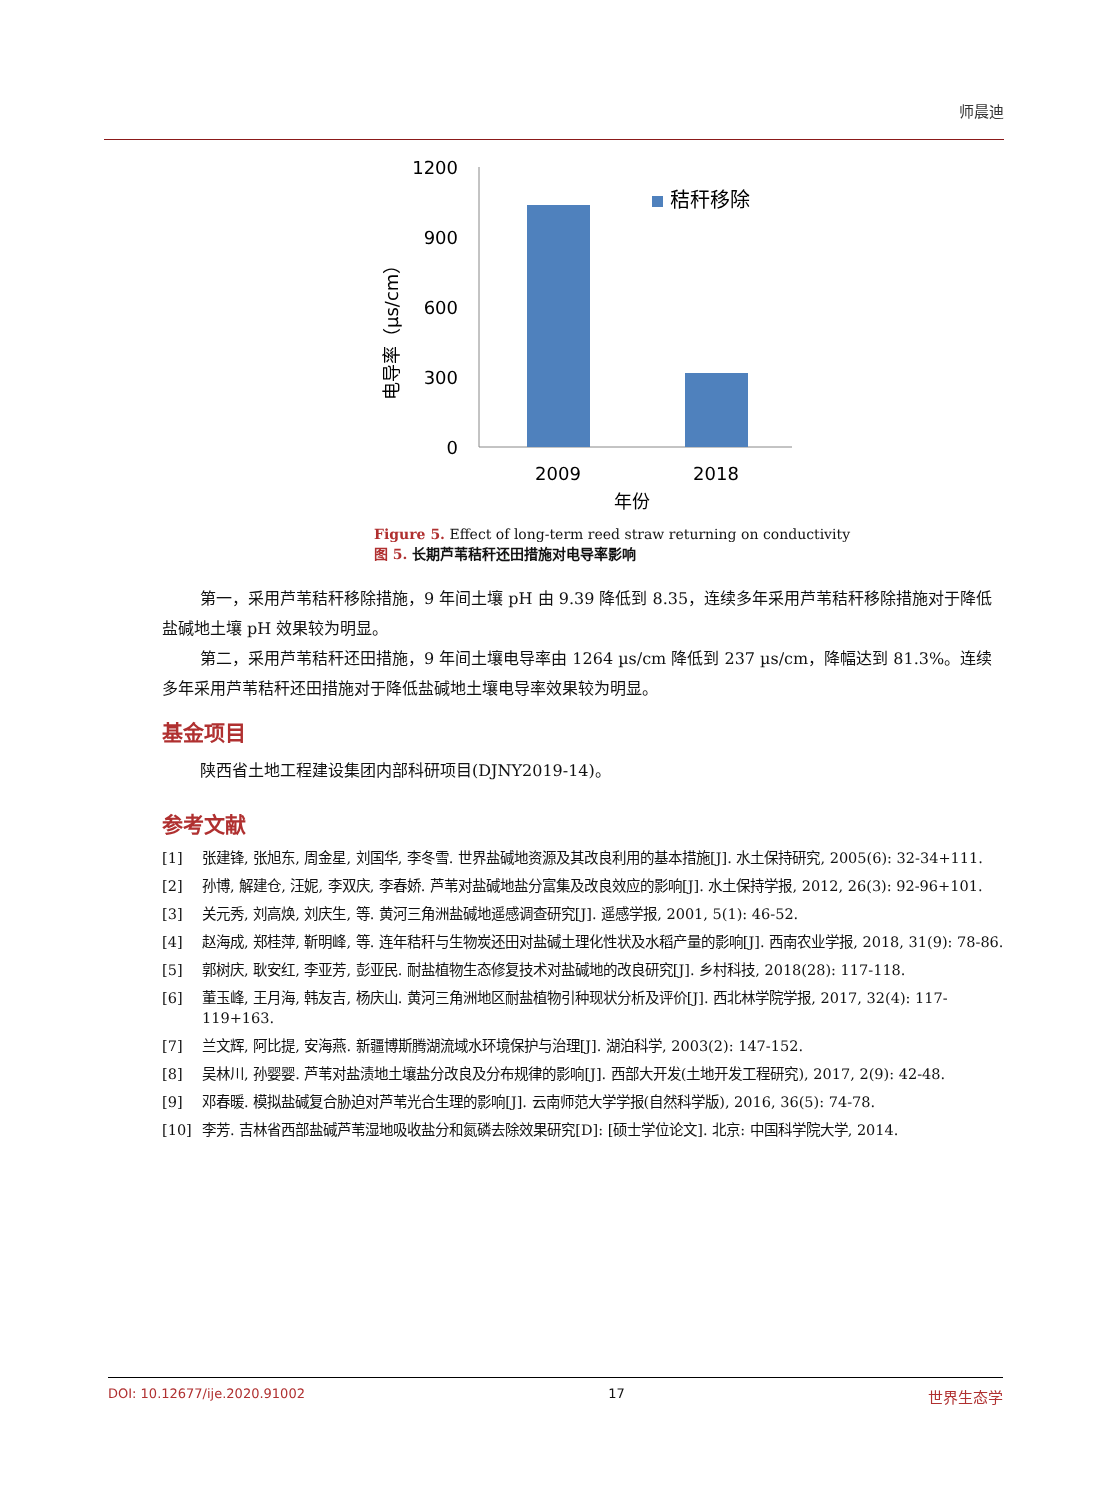师晨迪
1200
900
600
300
0
秸秆移除
2009
2018
年份
电导率（µs/cm）
Figure 5. Effect of long-term reed straw returning on conductivity
图 5. 长期芦苇秸秆还田措施对电导率影响
第一，采用芦苇秸秆移除措施，9 年间土壤 pH 由 9.39 降低到 8.35，连续多年采用芦苇秸秆移除措施对于降低盐碱地土壤 pH 效果较为明显。
第二，采用芦苇秸秆还田措施，9 年间土壤电导率由 1264 µs/cm 降低到 237 µs/cm，降幅达到 81.3%。连续多年采用芦苇秸秆还田措施对于降低盐碱地土壤电导率效果较为明显。
基金项目
陕西省土地工程建设集团内部科研项目(DJNY2019-14)。
参考文献
[1] 张建锋, 张旭东, 周金星, 刘国华, 李冬雪. 世界盐碱地资源及其改良利用的基本措施[J]. 水土保持研究, 2005(6): 32-34+111.
[2] 孙博, 解建仓, 汪妮, 李双庆, 李春娇. 芦苇对盐碱地盐分富集及改良效应的影响[J]. 水土保持学报, 2012, 26(3): 92-96+101.
[3] 关元秀, 刘高焕, 刘庆生, 等. 黄河三角洲盐碱地遥感调查研究[J]. 遥感学报, 2001, 5(1): 46-52.
[4] 赵海成, 郑桂萍, 靳明峰, 等. 连年秸秆与生物炭还田对盐碱土理化性状及水稻产量的影响[J]. 西南农业学报, 2018, 31(9): 78-86.
[5] 郭树庆, 耿安红, 李亚芳, 彭亚民. 耐盐植物生态修复技术对盐碱地的改良研究[J]. 乡村科技, 2018(28): 117-118.
[6] 董玉峰, 王月海, 韩友吉, 杨庆山. 黄河三角洲地区耐盐植物引种现状分析及评价[J]. 西北林学院学报, 2017, 32(4): 117-119+163.
[7] 兰文辉, 阿比提, 安海燕. 新疆博斯腾湖流域水环境保护与治理[J]. 湖泊科学, 2003(2): 147-152.
[8] 吴林川, 孙婴婴. 芦苇对盐渍地土壤盐分改良及分布规律的影响[J]. 西部大开发(土地开发工程研究), 2017, 2(9): 42-48.
[9] 邓春暖. 模拟盐碱复合胁迫对芦苇光合生理的影响[J]. 云南师范大学学报(自然科学版), 2016, 36(5): 74-78.
[10] 李芳. 吉林省西部盐碱芦苇湿地吸收盐分和氮磷去除效果研究[D]: [硕士学位论文]. 北京: 中国科学院大学, 2014.
DOI: 10.12677/ije.2020.91002 17 世界生态学